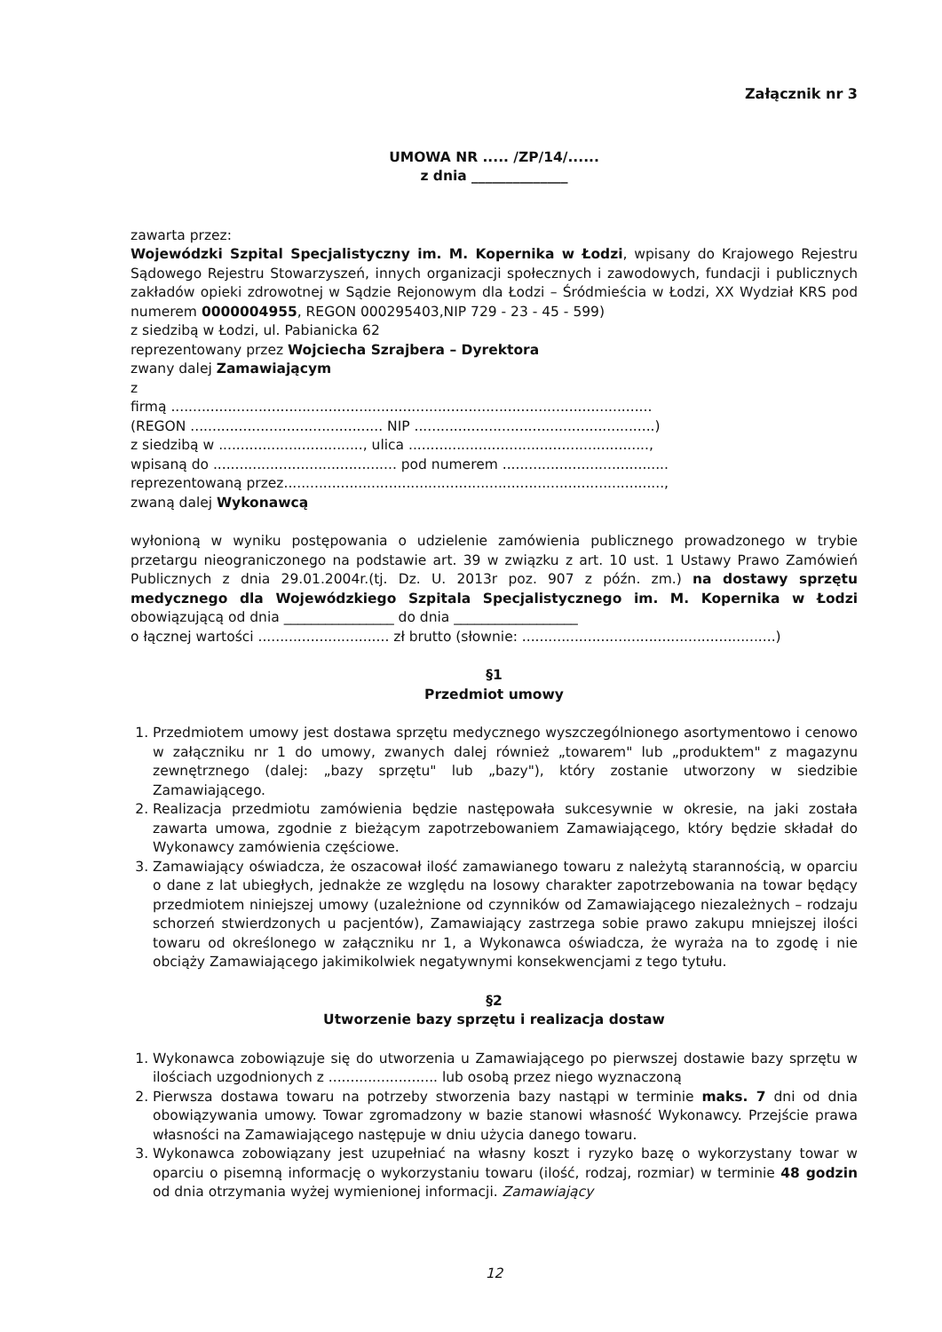Załącznik nr 3
UMOWA NR ..... /ZP/14/......
z dnia ______________
zawarta przez:
Wojewódzki Szpital Specjalistyczny im. M. Kopernika w Łodzi, wpisany do Krajowego Rejestru Sądowego Rejestru Stowarzyszeń, innych organizacji społecznych i zawodowych, fundacji i publicznych zakładów opieki zdrowotnej w Sądzie Rejonowym dla Łodzi – Śródmieścia w Łodzi, XX Wydział KRS pod numerem 0000004955, REGON 000295403,NIP 729 - 23 - 45 - 599)
z siedzibą w Łodzi, ul. Pabianicka 62
reprezentowany przez Wojciecha Szrajbera – Dyrektora
zwany dalej Zamawiającym
z
firmą ..............................................................................................................
(REGON ............................................ NIP .......................................................)
z siedzibą w ................................., ulica .......................................................,
wpisaną do .......................................... pod numerem ......................................
reprezentowaną przez.......................................................................................,
zwaną dalej Wykonawcą
wyłonioną w wyniku postępowania o udzielenie zamówienia publicznego prowadzonego w trybie przetargu nieograniczonego na podstawie art. 39 w związku z art. 10 ust. 1 Ustawy Prawo Zamówień Publicznych z dnia 29.01.2004r.(tj. Dz. U. 2013r poz. 907 z późn. zm.) na dostawy sprzętu medycznego dla Wojewódzkiego Szpitala Specjalistycznego im. M. Kopernika w Łodzi obowiązującą od dnia ________________ do dnia __________________
o łącznej wartości .............................. zł brutto (słownie: ..........................................................)
§1
Przedmiot umowy
1. Przedmiotem umowy jest dostawa sprzętu medycznego wyszczególnionego asortymentowo i cenowo w załączniku nr 1 do umowy, zwanych dalej również „towarem" lub „produktem" z magazynu zewnętrznego (dalej: „bazy sprzętu" lub „bazy"), który zostanie utworzony w siedzibie Zamawiającego.
2. Realizacja przedmiotu zamówienia będzie następowała sukcesywnie w okresie, na jaki została zawarta umowa, zgodnie z bieżącym zapotrzebowaniem Zamawiającego, który będzie składał do Wykonawcy zamówienia częściowe.
3. Zamawiający oświadcza, że oszacował ilość zamawianego towaru z należytą starannością, w oparciu o dane z lat ubiegłych, jednakże ze względu na losowy charakter zapotrzebowania na towar będący przedmiotem niniejszej umowy (uzależnione od czynników od Zamawiającego niezależnych – rodzaju schorzeń stwierdzonych u pacjentów), Zamawiający zastrzega sobie prawo zakupu mniejszej ilości towaru od określonego w załączniku nr 1, a Wykonawca oświadcza, że wyraża na to zgodę i nie obciąży Zamawiającego jakimikolwiek negatywnymi konsekwencjami z tego tytułu.
§2
Utworzenie bazy sprzętu i realizacja dostaw
1. Wykonawca zobowiązuje się do utworzenia u Zamawiającego po pierwszej dostawie bazy sprzętu w ilościach uzgodnionych z ......................... lub osobą przez niego wyznaczoną
2. Pierwsza dostawa towaru na potrzeby stworzenia bazy nastąpi w terminie maks. 7 dni od dnia obowiązywania umowy. Towar zgromadzony w bazie stanowi własność Wykonawcy. Przejście prawa własności na Zamawiającego następuje w dniu użycia danego towaru.
3. Wykonawca zobowiązany jest uzupełniać na własny koszt i ryzyko bazę o wykorzystany towar w oparciu o pisemną informację o wykorzystaniu towaru (ilość, rodzaj, rozmiar) w terminie 48 godzin od dnia otrzymania wyżej wymienionej informacji. Zamawiający
12